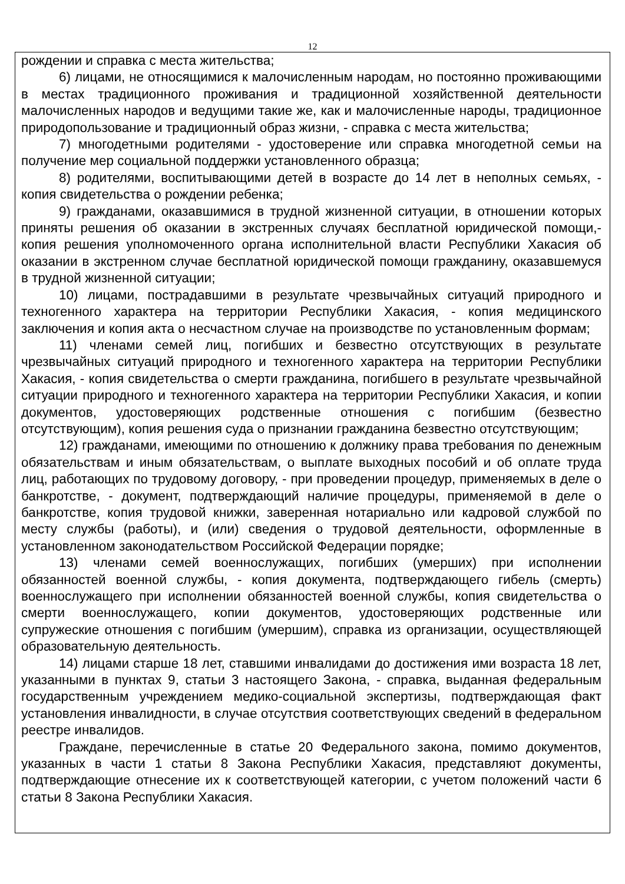12
рождении и справка с места жительства;
6) лицами, не относящимися к малочисленным народам, но постоянно проживающими в местах традиционного проживания и традиционной хозяйственной деятельности малочисленных народов и ведущими такие же, как и малочисленные народы, традиционное природопользование и традиционный образ жизни, - справка с места жительства;
7) многодетными родителями - удостоверение или справка многодетной семьи на получение мер социальной поддержки установленного образца;
8) родителями, воспитывающими детей в возрасте до 14 лет в неполных семьях, - копия свидетельства о рождении ребенка;
9) гражданами, оказавшимися в трудной жизненной ситуации, в отношении которых приняты решения об оказании в экстренных случаях бесплатной юридической помощи,-копия решения уполномоченного органа исполнительной власти Республики Хакасия об оказании в экстренном случае бесплатной юридической помощи гражданину, оказавшемуся в трудной жизненной ситуации;
10) лицами, пострадавшими в результате чрезвычайных ситуаций природного и техногенного характера на территории Республики Хакасия, - копия медицинского заключения и копия акта о несчастном случае на производстве по установленным формам;
11) членами семей лиц, погибших и безвестно отсутствующих в результате чрезвычайных ситуаций природного и техногенного характера на территории Республики Хакасия, - копия свидетельства о смерти гражданина, погибшего в результате чрезвычайной ситуации природного и техногенного характера на территории Республики Хакасия, и копии документов, удостоверяющих родственные отношения с погибшим (безвестно отсутствующим), копия решения суда о признании гражданина безвестно отсутствующим;
12) гражданами, имеющими по отношению к должнику права требования по денежным обязательствам и иным обязательствам, о выплате выходных пособий и об оплате труда лиц, работающих по трудовому договору, - при проведении процедур, применяемых в деле о банкротстве, - документ, подтверждающий наличие процедуры, применяемой в деле о банкротстве, копия трудовой книжки, заверенная нотариально или кадровой службой по месту службы (работы), и (или) сведения о трудовой деятельности, оформленные в установленном законодательством Российской Федерации порядке;
13) членами семей военнослужащих, погибших (умерших) при исполнении обязанностей военной службы, - копия документа, подтверждающего гибель (смерть) военнослужащего при исполнении обязанностей военной службы, копия свидетельства о смерти военнослужащего, копии документов, удостоверяющих родственные или супружеские отношения с погибшим (умершим), справка из организации, осуществляющей образовательную деятельность.
14) лицами старше 18 лет, ставшими инвалидами до достижения ими возраста 18 лет, указанными в пунктах 9, статьи 3 настоящего Закона, - справка, выданная федеральным государственным учреждением медико-социальной экспертизы, подтверждающая факт установления инвалидности, в случае отсутствия соответствующих сведений в федеральном реестре инвалидов.
Граждане, перечисленные в статье 20 Федерального закона, помимо документов, указанных в части 1 статьи 8 Закона Республики Хакасия, представляют документы, подтверждающие отнесение их к соответствующей категории, с учетом положений части 6 статьи 8 Закона Республики Хакасия.